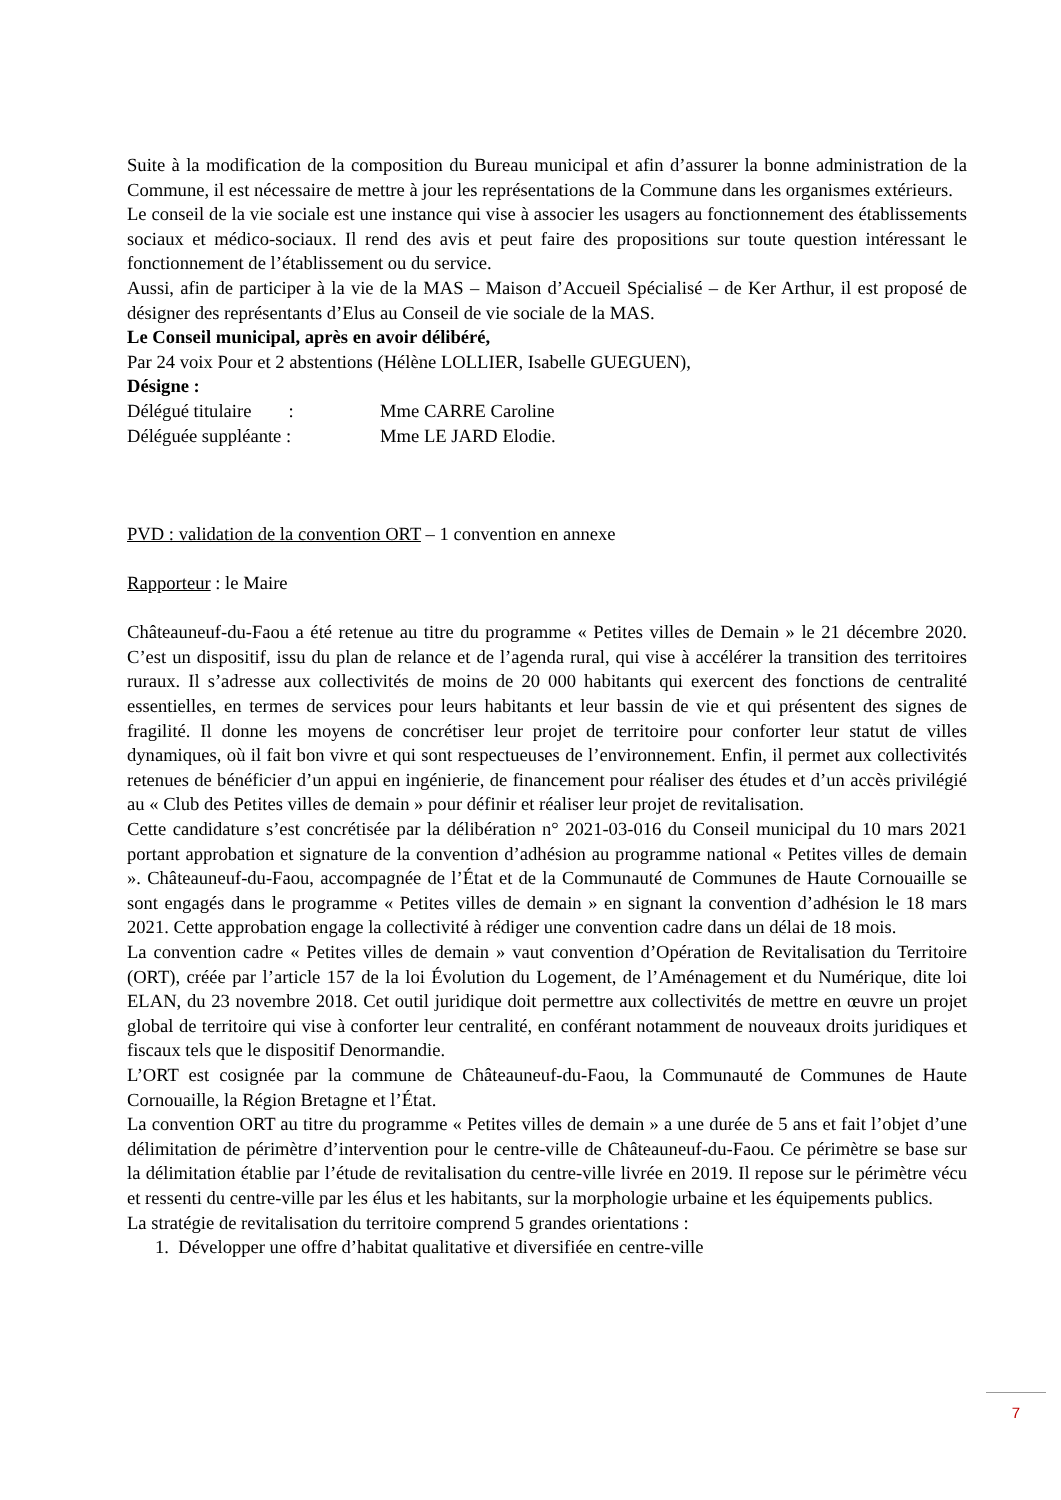Suite à la modification de la composition du Bureau municipal et afin d’assurer la bonne administration de la Commune, il est nécessaire de mettre à jour les représentations de la Commune dans les organismes extérieurs.
Le conseil de la vie sociale est une instance qui vise à associer les usagers au fonctionnement des établissements sociaux et médico-sociaux. Il rend des avis et peut faire des propositions sur toute question intéressant le fonctionnement de l’établissement ou du service.
Aussi, afin de participer à la vie de la MAS – Maison d’Accueil Spécialisé – de Ker Arthur, il est proposé de désigner des représentants d’Elus au Conseil de vie sociale de la MAS.
Le Conseil municipal, après en avoir délibéré,
Par 24 voix Pour et 2 abstentions (Hélène LOLLIER, Isabelle GUEGUEN),
Désigne :
Délégué titulaire : Mme CARRE Caroline
Déléguée suppléante : Mme LE JARD Elodie.
PVD : validation de la convention ORT – 1 convention en annexe
Rapporteur : le Maire
Châteauneuf-du-Faou a été retenue au titre du programme « Petites villes de Demain » le 21 décembre 2020. C’est un dispositif, issu du plan de relance et de l’agenda rural, qui vise à accélérer la transition des territoires ruraux. Il s’adresse aux collectivités de moins de 20 000 habitants qui exercent des fonctions de centralité essentielles, en termes de services pour leurs habitants et leur bassin de vie et qui présentent des signes de fragilité. Il donne les moyens de concrétiser leur projet de territoire pour conforter leur statut de villes dynamiques, où il fait bon vivre et qui sont respectueuses de l’environnement. Enfin, il permet aux collectivités retenues de bénéficier d’un appui en ingénierie, de financement pour réaliser des études et d’un accès privilégié au « Club des Petites villes de demain » pour définir et réaliser leur projet de revitalisation.
Cette candidature s’est concrétisée par la délibération n° 2021-03-016 du Conseil municipal du 10 mars 2021 portant approbation et signature de la convention d’adhésion au programme national « Petites villes de demain ». Châteauneuf-du-Faou, accompagnée de l’État et de la Communauté de Communes de Haute Cornouaille se sont engagés dans le programme « Petites villes de demain » en signant la convention d’adhésion le 18 mars 2021. Cette approbation engage la collectivité à rédiger une convention cadre dans un délai de 18 mois.
La convention cadre « Petites villes de demain » vaut convention d’Opération de Revitalisation du Territoire (ORT), créée par l’article 157 de la loi Évolution du Logement, de l’Aménagement et du Numérique, dite loi ELAN, du 23 novembre 2018. Cet outil juridique doit permettre aux collectivités de mettre en œuvre un projet global de territoire qui vise à conforter leur centralité, en conférant notamment de nouveaux droits juridiques et fiscaux tels que le dispositif Denormandie.
L’ORT est cosignée par la commune de Châteauneuf-du-Faou, la Communauté de Communes de Haute Cornouaille, la Région Bretagne et l’État.
La convention ORT au titre du programme « Petites villes de demain » a une durée de 5 ans et fait l’objet d’une délimitation de périmètre d’intervention pour le centre-ville de Châteauneuf-du-Faou. Ce périmètre se base sur la délimitation établie par l’étude de revitalisation du centre-ville livrée en 2019. Il repose sur le périmètre vécu et ressenti du centre-ville par les élus et les habitants, sur la morphologie urbaine et les équipements publics.
La stratégie de revitalisation du territoire comprend 5 grandes orientations :
1. Développer une offre d’habitat qualitative et diversifiée en centre-ville
7